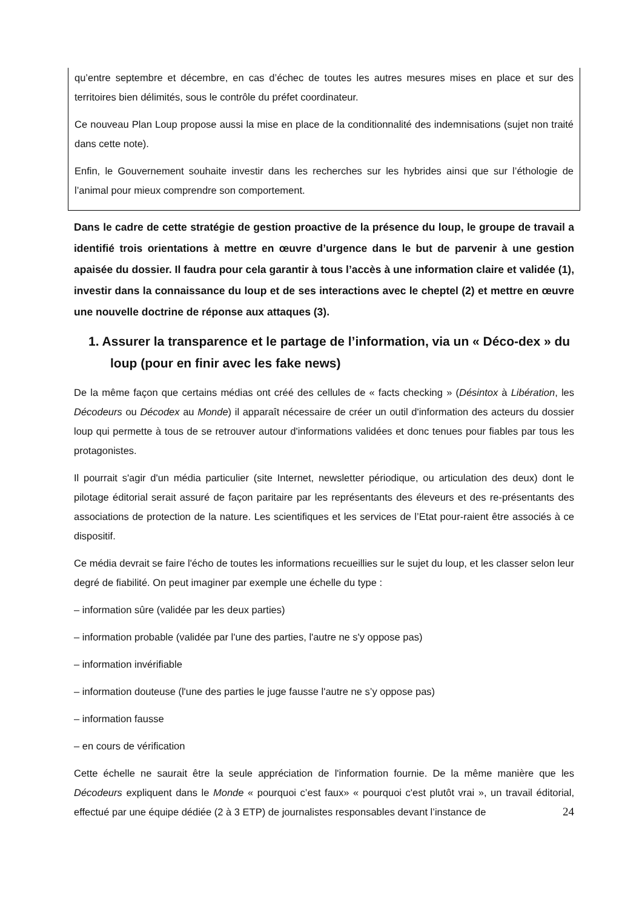qu’entre septembre et décembre, en cas d’échec de toutes les autres mesures mises en place et sur des territoires bien délimités, sous le contrôle du préfet coordinateur.
Ce nouveau Plan Loup propose aussi la mise en place de la conditionnalité des indemnisations (sujet non traité dans cette note).
Enfin, le Gouvernement souhaite investir dans les recherches sur les hybrides ainsi que sur l’éthologie de l’animal pour mieux comprendre son comportement.
Dans le cadre de cette stratégie de gestion proactive de la présence du loup, le groupe de travail a identifié trois orientations à mettre en œuvre d’urgence dans le but de parvenir à une gestion apaisée du dossier. Il faudra pour cela garantir à tous l’accès à une information claire et validée (1), investir dans la connaissance du loup et de ses interactions avec le cheptel (2) et mettre en œuvre une nouvelle doctrine de réponse aux attaques (3).
1. Assurer la transparence et le partage de l’information, via un « Déco-dex » du loup (pour en finir avec les fake news)
De la même façon que certains médias ont créé des cellules de « facts checking » (Désintox à Libération, les Décodeurs ou Décodex au Monde) il apparaît nécessaire de créer un outil d'information des acteurs du dossier loup qui permette à tous de se retrouver autour d'informations validées et donc tenues pour fiables par tous les protagonistes.
Il pourrait s'agir d'un média particulier (site Internet, newsletter périodique, ou articulation des deux) dont le pilotage éditorial serait assuré de façon paritaire par les représentants des éleveurs et des re-présentants des associations de protection de la nature. Les scientifiques et les services de l’Etat pour-raient être associés à ce dispositif.
Ce média devrait se faire l'écho de toutes les informations recueillies sur le sujet du loup, et les classer selon leur degré de fiabilité. On peut imaginer par exemple une échelle du type :
– information sûre (validée par les deux parties)
– information probable (validée par l'une des parties, l'autre ne s'y oppose pas)
– information invérifiable
– information douteuse (l'une des parties le juge fausse l'autre ne s’y oppose pas)
– information fausse
– en cours de vérification
Cette échelle ne saurait être la seule appréciation de l'information fournie. De la même manière que les Décodeurs expliquent dans le Monde « pourquoi c’est faux» « pourquoi c'est plutôt vrai », un travail éditorial, effectué par une équipe dédiée (2 à 3 ETP) de journalistes responsables devant l’instance de
24